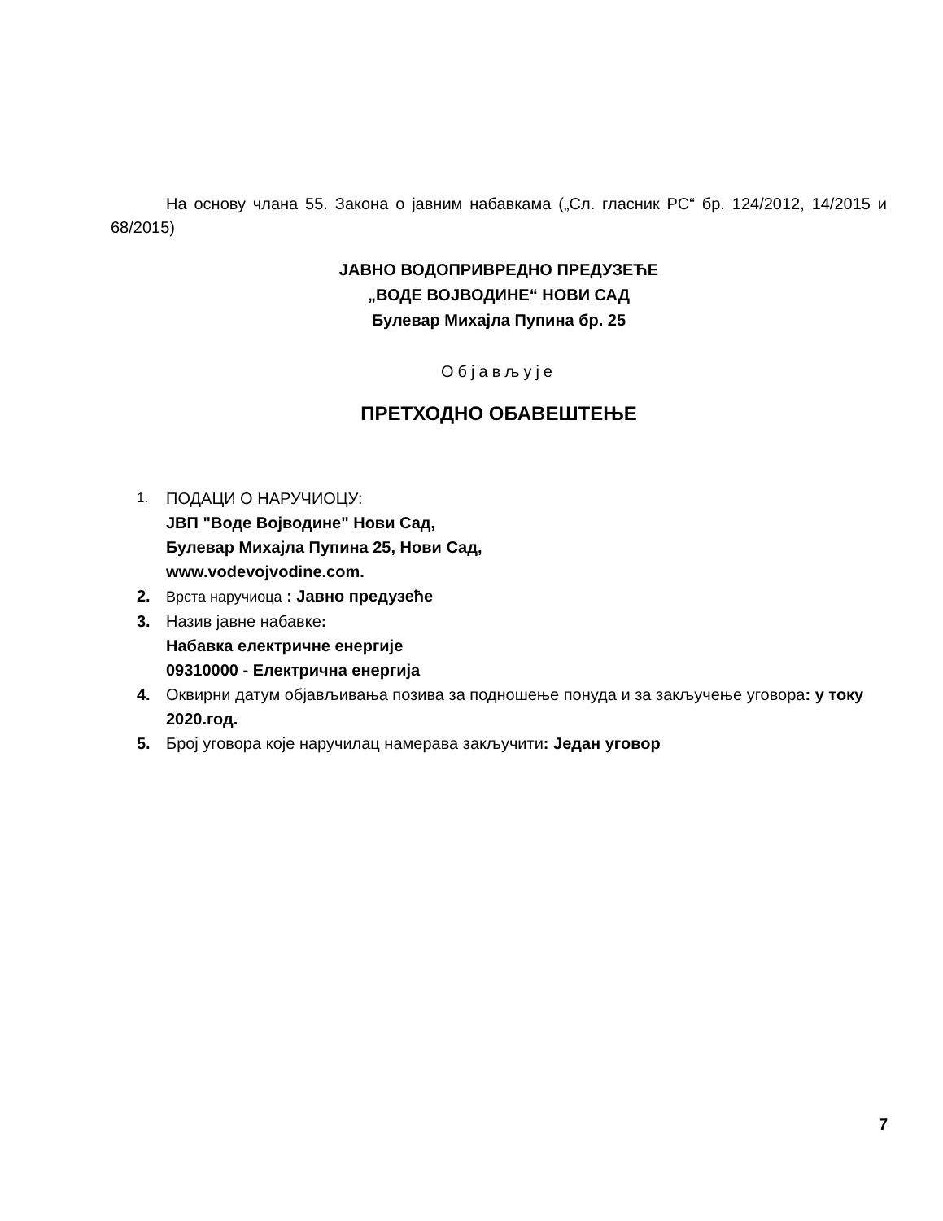На основу члана 55. Закона о јавним набавкама („Сл. гласник РС“ бр. 124/2012, 14/2015 и 68/2015)
ЈАВНО ВОДОПРИВРЕДНО ПРЕДУЗЕЋЕ
„ВОДЕ ВОЈВОДИНЕ“ НОВИ САД
Булевар Михајла Пупина бр. 25
Објављује
ПРЕТХОДНО ОБАВЕШТЕЊЕ
1.
ПОДАЦИ О НАРУЧИОЦУ:
ЈВП "Воде Војводине" Нови Сад,
Булевар Михајла Пупина 25, Нови Сад,
www.vodevojvodine.com.
2. Врста наручиоца : Јавно предузеће
3. Назив јавне набавке:
Набавка електричне енергије
09310000 - Електрична енергија
4. Оквирни датум објављивања позива за подношење понуда и за закључење уговора: у току 2020.год.
5. Број уговора које наручилац намерава закључити: Један уговор
7